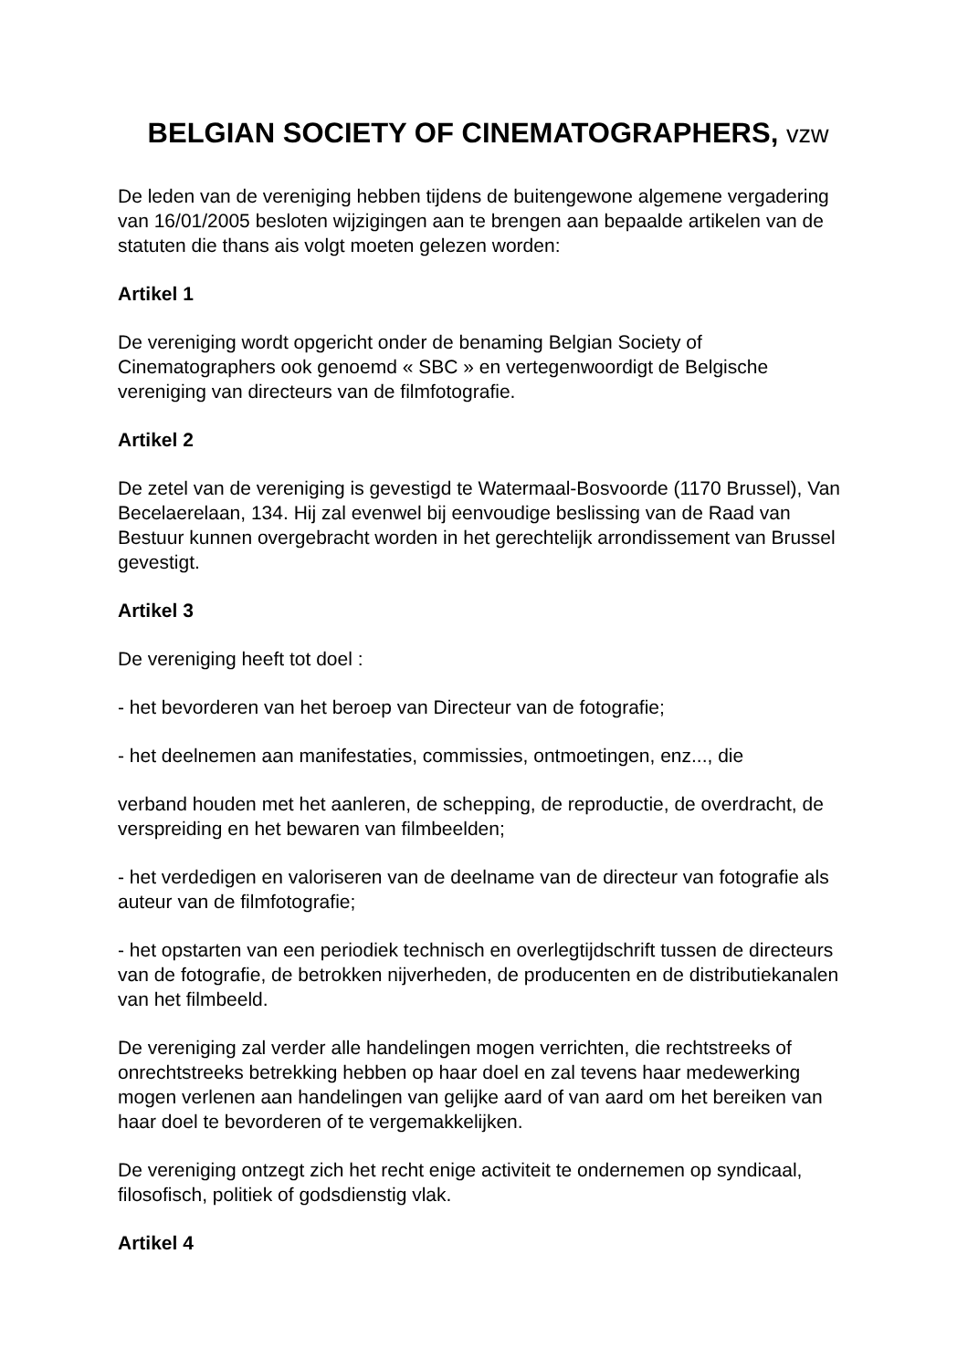BELGIAN SOCIETY OF CINEMATOGRAPHERS, vzw
De leden van de vereniging hebben tijdens de buitengewone algemene vergadering van 16/01/2005 besloten wijzigingen aan te brengen aan bepaalde artikelen van de statuten die thans ais volgt moeten gelezen worden:
Artikel 1
De vereniging wordt opgericht onder de benaming Belgian Society of Cinematographers ook genoemd « SBC » en vertegenwoordigt de Belgische vereniging van directeurs van de filmfotografie.
Artikel 2
De zetel van de vereniging is gevestigd te Watermaal-Bosvoorde (1170 Brussel), Van Becelaerelaan, 134. Hij zal evenwel bij eenvoudige beslissing van de Raad van Bestuur kunnen overgebracht worden in het gerechtelijk arrondissement van Brussel gevestigt.
Artikel 3
De vereniging heeft tot doel :
- het bevorderen van het beroep van Directeur van de fotografie;
- het deelnemen aan manifestaties, commissies, ontmoetingen, enz..., die
verband houden met het aanleren, de schepping, de reproductie, de overdracht, de verspreiding en het bewaren van filmbeelden;
- het verdedigen en valoriseren van de deelname van de directeur van fotografie als auteur van de filmfotografie;
- het opstarten van een periodiek technisch en overlegtijdschrift tussen de directeurs van de fotografie, de betrokken nijverheden, de producenten en de distributiekanalen van het filmbeeld.
De vereniging zal verder alle handelingen mogen verrichten, die rechtstreeks of onrechtstreeks betrekking hebben op haar doel en zal tevens haar medewerking mogen verlenen aan handelingen van gelijke aard of van aard om het bereiken van haar doel te bevorderen of te vergemakkelijken.
De vereniging ontzegt zich het recht enige activiteit te ondernemen op syndicaal, filosofisch, politiek of godsdienstig vlak.
Artikel 4